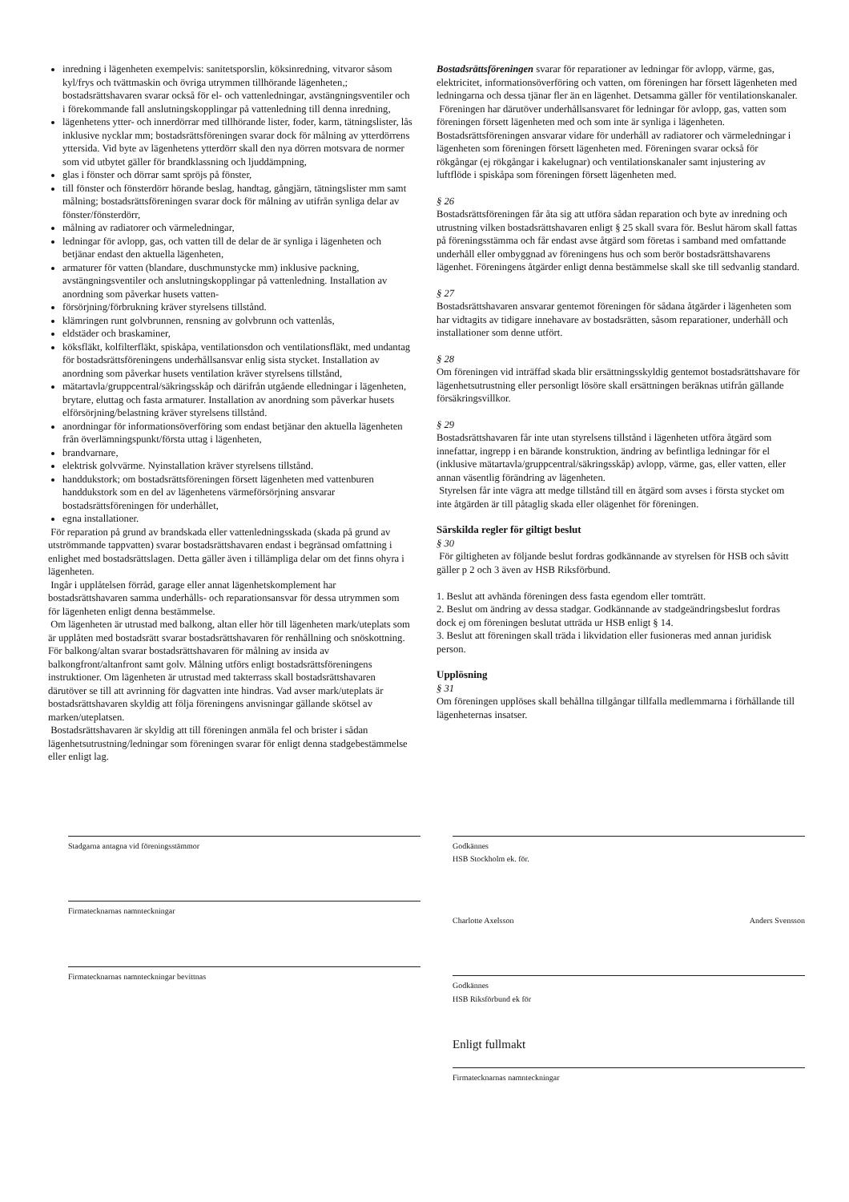inredning i lägenheten exempelvis: sanitetsporslin, köksinredning, vitvaror såsom kyl/frys och tvättmaskin och övriga utrymmen tillhörande lägenheten,; bostadsrättshavaren svarar också för el- och vattenledningar, avstängningsventiler och i förekommande fall anslutningskopplingar på vattenledning till denna inredning,
lägenhetens ytter- och innerdörrar med tillhörande lister, foder, karm, tätningslister, lås inklusive nycklar mm; bostadsrättsföreningen svarar dock för målning av ytterdörrens yttersida. Vid byte av lägenhetens ytterdörr skall den nya dörren motsvara de normer som vid utbytet gäller för brandklassning och ljuddämpning,
glas i fönster och dörrar samt spröjs på fönster,
till fönster och fönsterdörr hörande beslag, handtag, gångjärn, tätningslister mm samt målning; bostadsrättsföreningen svarar dock för målning av utifrån synliga delar av fönster/fönsterdörr,
målning av radiatorer och värmeledningar,
ledningar för avlopp, gas, och vatten till de delar de är synliga i lägenheten och betjänar endast den aktuella lägenheten,
armaturer för vatten (blandare, duschmunstycke mm) inklusive packning, avstängningsventiler och anslutningskopplingar på vattenledning. Installation av anordning som påverkar husets vatten-
försörjning/förbrukning kräver styrelsens tillstånd.
klämringen runt golvbrunnen, rensning av golvbrunn och vattenlås,
eldstäder och braskaminer,
köksfläkt, kolfilterfläkt, spiskåpa, ventilationsdon och ventilationsfläkt, med undantag för bostadsrättsföreningens underhållsansvar enlig sista stycket. Installation av anordning som påverkar husets ventilation kräver styrelsens tillstånd,
mätartavla/gruppcentral/säkringsskåp och därifrån utgående elledningar i lägenheten, brytare, eluttag och fasta armaturer. Installation av anordning som påverkar husets elförsörjning/belastning kräver styrelsens tillstånd.
anordningar för informationsöverföring som endast betjänar den aktuella lägenheten från överlämningspunkt/första uttag i lägenheten,
brandvarnare,
elektrisk golvvärme. Nyinstallation kräver styrelsens tillstånd.
handdukstork; om bostadsrättsföreningen försett lägenheten med vattenburen handdukstork som en del av lägenhetens värmeförsörjning ansvarar bostadsrättsföreningen för underhållet,
egna installationer.
För reparation på grund av brandskada eller vattenledningsskada (skada på grund av utströmmande tappvatten) svarar bostadsrättshavaren endast i begränsad omfattning i enlighet med bostadsrättslagen. Detta gäller även i tillämpliga delar om det finns ohyra i lägenheten.
Ingår i upplåtelsen förråd, garage eller annat lägenhetskomplement har bostadsrättshavaren samma underhålls- och reparationsansvar för dessa utrymmen som för lägenheten enligt denna bestämmelse.
Om lägenheten är utrustad med balkong, altan eller hör till lägenheten mark/uteplats som är upplåten med bostadsrätt svarar bostadsrättshavaren för renhållning och snöskottning. För balkong/altan svarar bostadsrättshavaren för målning av insida av balkongfront/altanfront samt golv. Målning utförs enligt bostadsrättsföreningens instruktioner. Om lägenheten är utrustad med takterrass skall bostadsrättshavaren därutöver se till att avrinning för dagvatten inte hindras. Vad avser mark/uteplats är bostadsrättshavaren skyldig att följa föreningens anvisningar gällande skötsel av marken/uteplatsen.
Bostadsrättshavaren är skyldig att till föreningen anmäla fel och brister i sådan lägenhetsutrustning/ledningar som föreningen svarar för enligt denna stadgebestämmelse eller enligt lag.
Bostadsrättsföreningen svarar för reparationer av ledningar för avlopp, värme, gas, elektricitet, informationsöverföring och vatten, om föreningen har försett lägenheten med ledningarna och dessa tjänar fler än en lägenhet. Detsamma gäller för ventilationskanaler.
Föreningen har därutöver underhållsansvaret för ledningar för avlopp, gas, vatten som föreningen försett lägenheten med och som inte är synliga i lägenheten. Bostadsrättsföreningen ansvarar vidare för underhåll av radiatorer och värmeledningar i lägenheten som föreningen försett lägenheten med. Föreningen svarar också för rökgångar (ej rökgångar i kakelugnar) och ventilationskanaler samt injustering av luftflöde i spiskåpa som föreningen försett lägenheten med.
§ 26
Bostadsrättsföreningen får åta sig att utföra sådan reparation och byte av inredning och utrustning vilken bostadsrättshavaren enligt § 25 skall svara för. Beslut härom skall fattas på föreningsstämma och får endast avse åtgärd som företas i samband med omfattande underhåll eller ombyggnad av föreningens hus och som berör bostadsrättshavarens lägenhet. Föreningens åtgärder enligt denna bestämmelse skall ske till sedvanlig standard.
§ 27
Bostadsrättshavaren ansvarar gentemot föreningen för sådana åtgärder i lägenheten som har vidtagits av tidigare innehavare av bostadsrätten, såsom reparationer, underhåll och installationer som denne utfört.
§ 28
Om föreningen vid inträffad skada blir ersättningsskyldig gentemot bostadsrättshavare för lägenhetsutrustning eller personligt lösöre skall ersättningen beräknas utifrån gällande försäkringsvillkor.
§ 29
Bostadsrättshavaren får inte utan styrelsens tillstånd i lägenheten utföra åtgärd som innefattar, ingrepp i en bärande konstruktion, ändring av befintliga ledningar för el (inklusive mätartavla/gruppcentral/säkringsskåp) avlopp, värme, gas, eller vatten, eller annan väsentlig förändring av lägenheten.
Styrelsen får inte vägra att medge tillstånd till en åtgärd som avses i första stycket om inte åtgärden är till påtaglig skada eller olägenhet för föreningen.
Särskilda regler för giltigt beslut
§ 30
För giltigheten av följande beslut fordras godkännande av styrelsen för HSB och såvitt gäller p 2 och 3 även av HSB Riksförbund.
1. Beslut att avhända föreningen dess fasta egendom eller tomträtt.
2. Beslut om ändring av dessa stadgar. Godkännande av stadgeändringsbeslut fordras dock ej om föreningen beslutat utträda ur HSB enligt § 14.
3. Beslut att föreningen skall träda i likvidation eller fusioneras med annan juridisk person.
Upplösning
§ 31
Om föreningen upplöses skall behållna tillgångar tillfalla medlemmarna i förhållande till lägenheternas insatser.
Stadgarna antagna vid föreningsstämmor
Firmatecknarnas namnteckningar
Firmatecknarnas namnteckningar bevittnas
Godkännes
HSB Stockholm ek. för.
Charlotte Axelsson Anders Svensson
Godkännes
HSB Riksförbund ek för
Enligt fullmakt
Firmatecknarnas namnteckningar